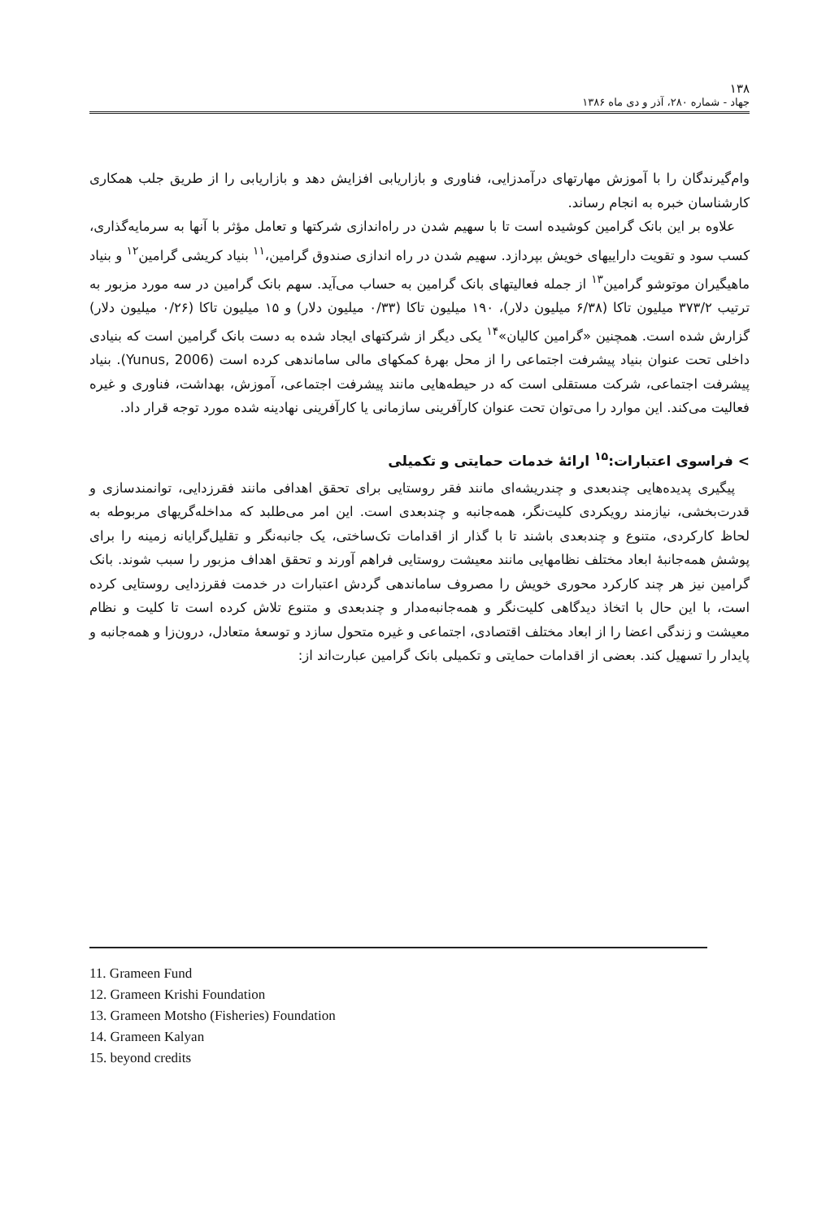۱۳۸
جهاد - شماره ۲۸۰، آذر و دی ماه ۱۳۸۶
وام‌گیرندگان را با آموزش مهارتهای درآمدزایی، فناوری و بازاریابی افزایش دهد و بازاریابی را از طریق جلب همکاری کارشناسان خبره به انجام رساند.
علاوه بر این بانک گرامین کوشیده است تا با سهیم شدن در راه‌اندازی شرکتها و تعامل مؤثر با آنها به سرمایه‌گذاری، کسب سود و تقویت داراییهای خویش بپردازد. سهیم شدن در راه اندازی صندوق گرامین،<sup>۱۱</sup> بنیاد کریشی گرامین<sup>۱۲</sup> و بنیاد ماهیگیران موتوشو گرامین<sup>۱۳</sup> از جمله فعالیتهای بانک گرامین به حساب می‌آید. سهم بانک گرامین در سه مورد مزبور به ترتیب ۳۷۳/۲ میلیون تاکا (۶/۳۸ میلیون دلار)، ۱۹۰ میلیون تاکا (۰/۳۳ میلیون دلار) و ۱۵ میلیون تاکا (۰/۲۶ میلیون دلار) گزارش شده است. همچنین «گرامین کالیان»<sup>۱۴</sup> یکی دیگر از شرکتهای ایجاد شده به دست بانک گرامین است که بنیادی داخلی تحت عنوان بنیاد پیشرفت اجتماعی را از محل بهرهٔ کمکهای مالی ساماندهی کرده است (Yunus, 2006). بنیاد پیشرفت اجتماعی، شرکت مستقلی است که در حیطه‌هایی مانند پیشرفت اجتماعی، آموزش، بهداشت، فناوری و غیره فعالیت می‌کند. این موارد را می‌توان تحت عنوان کارآفرینی سازمانی یا کارآفرینی نهادینه شده مورد توجه قرار داد.
> فراسوی اعتبارات:<sup>۱۵</sup> ارائهٔ خدمات حمایتی و تکمیلی
پیگیری پدیده‌هایی چندبعدی و چندریشه‌ای مانند فقر روستایی برای تحقق اهدافی مانند فقرزدایی، توانمندسازی و قدرت‌بخشی، نیازمند رویکردی کلیت‌نگر، همه‌جانبه و چندبعدی است. این امر می‌طلبد که مداخله‌گریهای مربوطه به لحاظ کارکردی، متنوع و چندبعدی باشند تا با گذار از اقدامات تک‌ساختی، یک جانبه‌نگر و تقلیل‌گرایانه زمینه را برای پوشش همه‌جانبهٔ ابعاد مختلف نظامهایی مانند معیشت روستایی فراهم آورند و تحقق اهداف مزبور را سبب شوند. بانک گرامین نیز هر چند کارکرد محوری خویش را مصروف ساماندهی گردش اعتبارات در خدمت فقرزدایی روستایی کرده است، با این حال با اتخاذ دیدگاهی کلیت‌نگر و همه‌جانبه‌مدار و چندبعدی و متنوع تلاش کرده است تا کلیت و نظام معیشت و زندگی اعضا را از ابعاد مختلف اقتصادی، اجتماعی و غیره متحول سازد و توسعهٔ متعادل، درون‌زا و همه‌جانبه و پایدار را تسهیل کند. بعضی از اقدامات حمایتی و تکمیلی بانک گرامین عبارت‌اند از:
11. Grameen Fund
12. Grameen Krishi Foundation
13. Grameen Motsho (Fisheries) Foundation
14. Grameen Kalyan
15. beyond credits